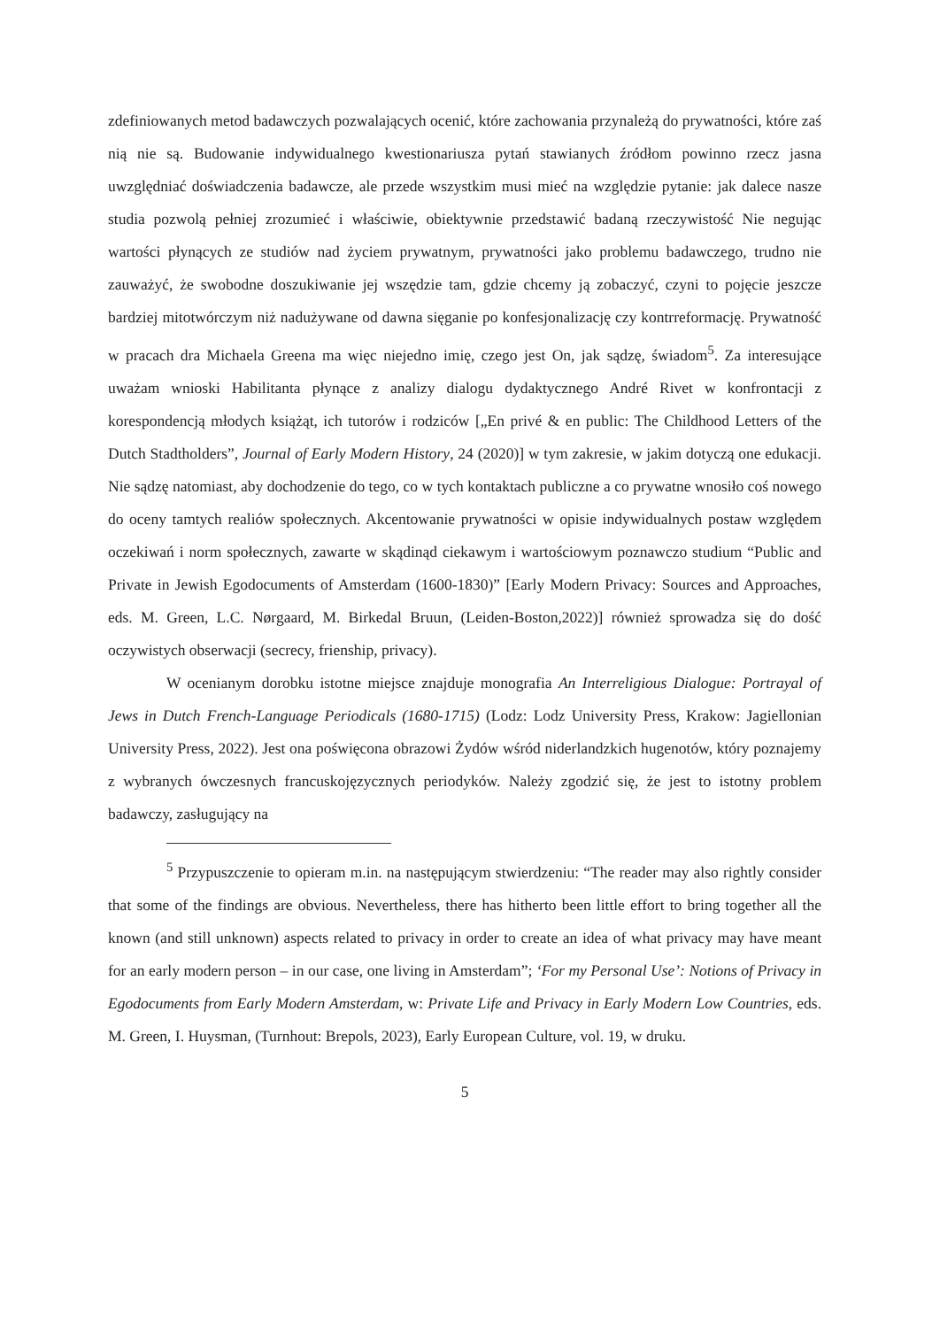zdefiniowanych metod badawczych pozwalających ocenić, które zachowania przynależą do prywatności, które zaś nią nie są. Budowanie indywidualnego kwestionariusza pytań stawianych źródłom powinno rzecz jasna uwzględniać doświadczenia badawcze, ale przede wszystkim musi mieć na względzie pytanie: jak dalece nasze studia pozwolą pełniej zrozumieć i właściwie, obiektywnie przedstawić badaną rzeczywistość Nie negując wartości płynących ze studiów nad życiem prywatnym, prywatności jako problemu badawczego, trudno nie zauważyć, że swobodne doszukiwanie jej wszędzie tam, gdzie chcemy ją zobaczyć, czyni to pojęcie jeszcze bardziej mitotwórczym niż nadużywane od dawna sięganie po konfesjonalizację czy kontrreformację. Prywatność w pracach dra Michaela Greena ma więc niejedno imię, czego jest On, jak sądzę, świadom<sup>5</sup>. Za interesujące uważam wnioski Habilitanta płynące z analizy dialogu dydaktycznego André Rivet w konfrontacji z korespondencją młodych książąt, ich tutorów i rodziców [„En privé & en public: The Childhood Letters of the Dutch Stadtholders”, Journal of Early Modern History, 24 (2020)] w tym zakresie, w jakim dotyczą one edukacji. Nie sądzę natomiast, aby dochodzenie do tego, co w tych kontaktach publiczne a co prywatne wnosiło coś nowego do oceny tamtych realiów społecznych. Akcentowanie prywatności w opisie indywidualnych postaw względem oczekiwań i norm społecznych, zawarte w skądinąd ciekawym i wartościowym poznawczo studium “Public and Private in Jewish Egodocuments of Amsterdam (1600-1830)” [Early Modern Privacy: Sources and Approaches, eds. M. Green, L.C. Nørgaard, M. Birkedal Bruun, (Leiden-Boston,2022)] również sprowadza się do dość oczywistych obserwacji (secrecy, frienship, privacy).
W ocenianym dorobku istotne miejsce znajduje monografia An Interreligious Dialogue: Portrayal of Jews in Dutch French-Language Periodicals (1680-1715) (Lodz: Lodz University Press, Krakow: Jagiellonian University Press, 2022). Jest ona poświęcona obrazowi Żydów wśród niderlandzkich hugenotów, który poznajemy z wybranych ówczesnych francuskojęzycznych periodyków. Należy zgodzić się, że jest to istotny problem badawczy, zasługujący na
<sup>5</sup> Przypuszczenie to opieram m.in. na następującym stwierdzeniu: “The reader may also rightly consider that some of the findings are obvious. Nevertheless, there has hitherto been little effort to bring together all the known (and still unknown) aspects related to privacy in order to create an idea of what privacy may have meant for an early modern person – in our case, one living in Amsterdam”; ‘For my Personal Use’: Notions of Privacy in Egodocuments from Early Modern Amsterdam, w: Private Life and Privacy in Early Modern Low Countries, eds. M. Green, I. Huysman, (Turnhout: Brepols, 2023), Early European Culture, vol. 19, w druku.
5